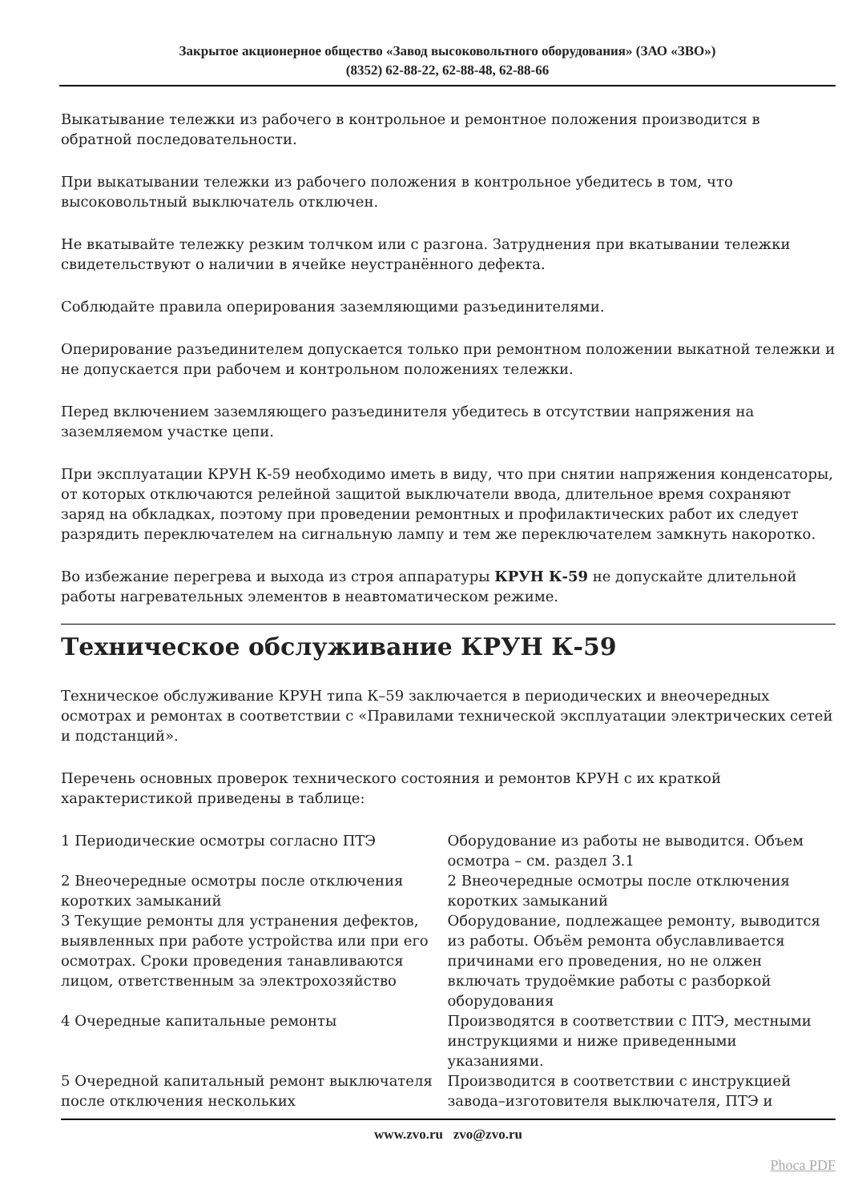Закрытое акционерное общество «Завод высоковольтного оборудования» (ЗАО «ЗВО»)
(8352) 62-88-22, 62-88-48, 62-88-66
Выкатывание тележки из рабочего в контрольное и ремонтное положения производится в обратной последовательности.
При выкатывании тележки из рабочего положения в контрольное убедитесь в том, что высоковольтный выключатель отключен.
Не вкатывайте тележку резким толчком или с разгона. Затруднения при вкатывании тележки свидетельствуют о наличии в ячейке неустранённого дефекта.
Соблюдайте правила оперирования заземляющими разъединителями.
Оперирование разъединителем допускается только при ремонтном положении выкатной тележки и не допускается при рабочем и контрольном положениях тележки.
Перед включением заземляющего разъединителя убедитесь в отсутствии напряжения на заземляемом участке цепи.
При эксплуатации КРУН К-59 необходимо иметь в виду, что при снятии напряжения конденсаторы, от которых отключаются релейной защитой выключатели ввода, длительное время сохраняют заряд на обкладках, поэтому при проведении ремонтных и профилактических работ их следует разрядить переключателем на сигнальную лампу и тем же переключателем замкнуть накоротко.
Во избежание перегрева и выхода из строя аппаратуры КРУН К-59 не допускайте длительной работы нагревательных элементов в неавтоматическом режиме.
Техническое обслуживание КРУН К-59
Техническое обслуживание КРУН типа К–59 заключается в периодических и внеочередных осмотрах и ремонтах в соответствии с «Правилами технической эксплуатации электрических сетей и подстанций».
Перечень основных проверок технического состояния и ремонтов КРУН с их краткой характеристикой приведены в таблице:
| 1 Периодические осмотры согласно ПТЭ | Оборудование из работы не выводится. Объем осмотра – см. раздел 3.1 |
| 2 Внеочередные осмотры после отключения коротких замыканий | 2 Внеочередные осмотры после отключения коротких замыканий |
| 3 Текущие ремонты для устранения дефектов, выявленных при работе устройства или при его осмотрах. Сроки проведения танавливаются лицом, ответственным за электрохозяйство | Оборудование, подлежащее ремонту, выводится из работы. Объём ремонта обуславливается причинами его проведения, но не олжен включать трудоёмкие работы с разборкой оборудования |
| 4 Очередные капитальные ремонты | Производятся в соответствии с ПТЭ, местными инструкциями и ниже приведенными указаниями. |
| 5 Очередной капитальный ремонт выключателя после отключения нескольких | Производится в соответствии с инструкцией завода–изготовителя выключателя, ПТЭ и |
www.zvo.ru zvo@zvo.ru
Phoca PDF